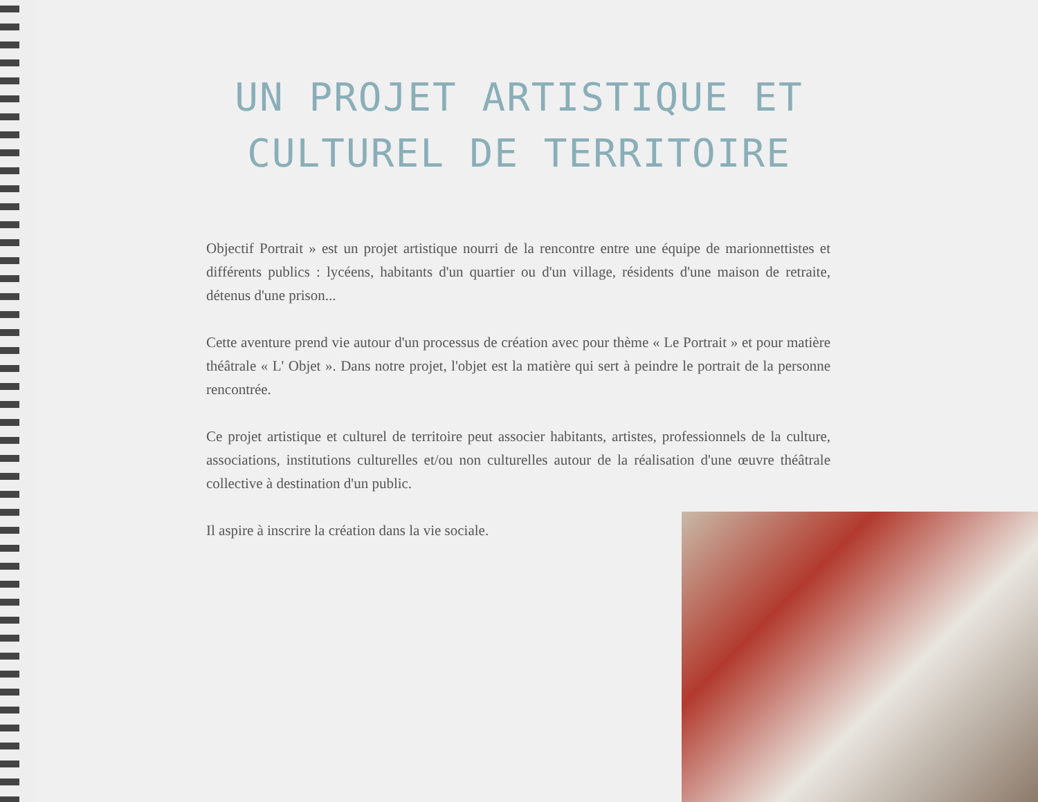UN PROJET ARTISTIQUE ET CULTUREL DE TERRITOIRE
Objectif Portrait » est un projet artistique nourri de la rencontre entre une équipe de marionnettistes et différents publics : lycéens, habitants d'un quartier ou d'un village, résidents d'une maison de retraite, détenus d'une prison...
Cette aventure prend vie autour d'un processus de création avec pour thème « Le Portrait » et pour matière théâtrale « L' Objet ». Dans notre projet, l'objet est la matière qui sert à peindre le portrait de la personne rencontrée.
Ce projet artistique et culturel de territoire peut associer habitants, artistes, professionnels de la culture, associations, institutions culturelles et/ou non culturelles autour de la réalisation d'une œuvre théâtrale collective à destination d'un public.
Il aspire à inscrire la création dans la vie sociale.